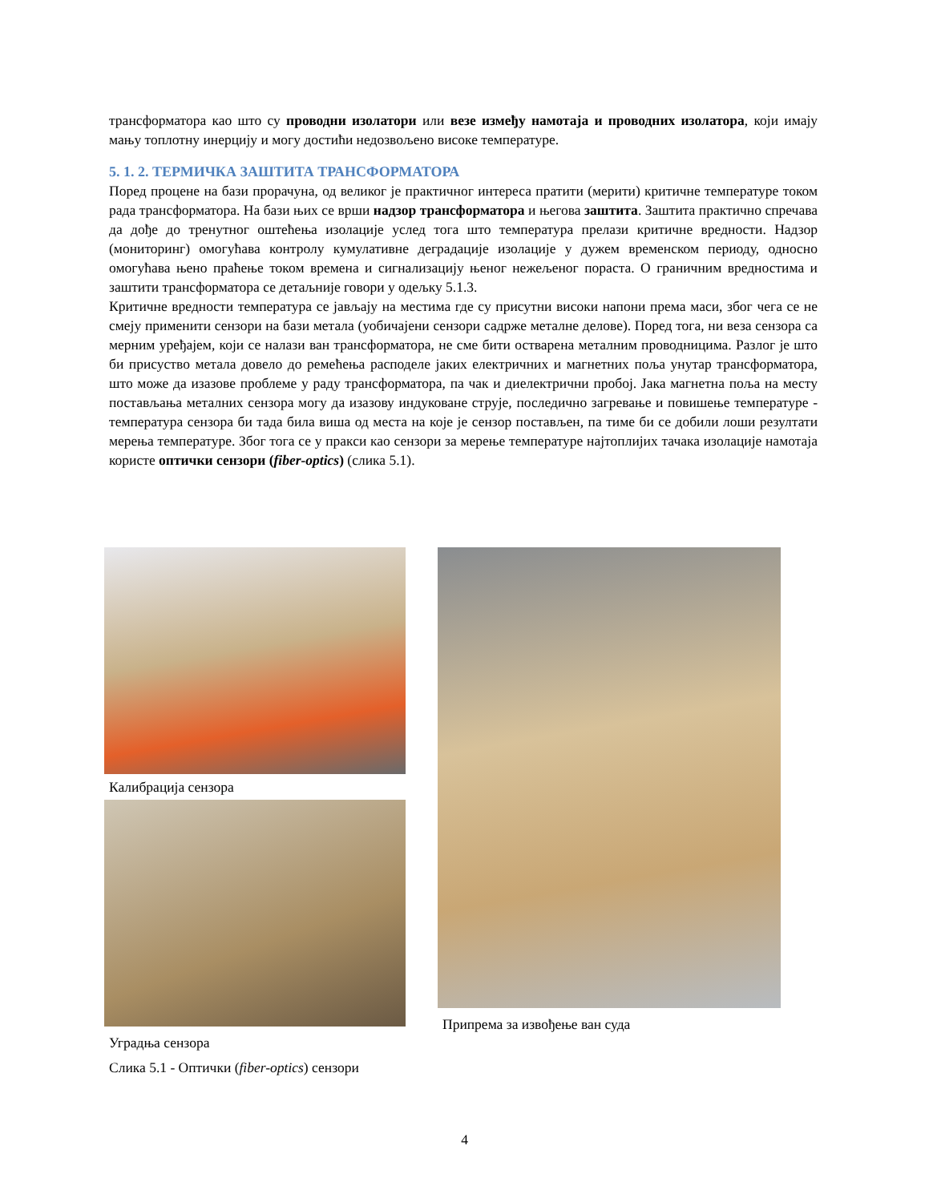трансформатора као што су проводни изолатори или везе између намотаја и проводних изолатора, који имају мању топлотну инерцију и могу достићи недозвољено високе температуре.
5. 1. 2. ТЕРМИЧКА ЗАШТИТА ТРАНСФОРМАТОРА
Поред процене на бази прорачуна, од великог је практичног интереса пратити (мерити) критичне температуре током рада трансформатора. На бази њих се врши надзор трансформатора и његова заштита. Заштита практично спречава да дође до тренутног оштећења изолације услед тога што температура прелази критичне вредности. Надзор (мониторинг) омогућава контролу кумулативне деградације изолације у дужем временском периоду, односно омогућава њено праћење током времена и сигнализацију њеног нежељеног пораста. О граничним вредностима и заштити трансформатора се детаљније говори у одељку 5.1.3.
Критичне вредности температура се јављају на местима где су присутни високи напони према маси, због чега се не смеју применити сензори на бази метала (уобичајени сензори садрже металне делове). Поред тога, ни веза сензора са мерним уређајем, који се налази ван трансформатора, не сме бити остварена металним проводницима. Разлог је што би присуство метала довело до ремећења расподеле јаких електричних и магнетних поља унутар трансформатора, што може да изазове проблеме у раду трансформатора, па чак и диелектрични пробој. Јака магнетна поља на месту постављања металних сензора могу да изазову индуковане струје, последично загревање и повишење температуре - температура сензора би тада била виша од места на које је сензор постављен, па тиме би се добили лоши резултати мерења температуре. Због тога се у пракси као сензори за мерење температуре најтоплијих тачака изолације намотаја користе оптички сензори (fiber-optics) (слика 5.1).
Калибрација сензора
Уградња сензора
Припрема за извођење ван суда
Слика 5.1 - Оптички (fiber-optics) сензори
4